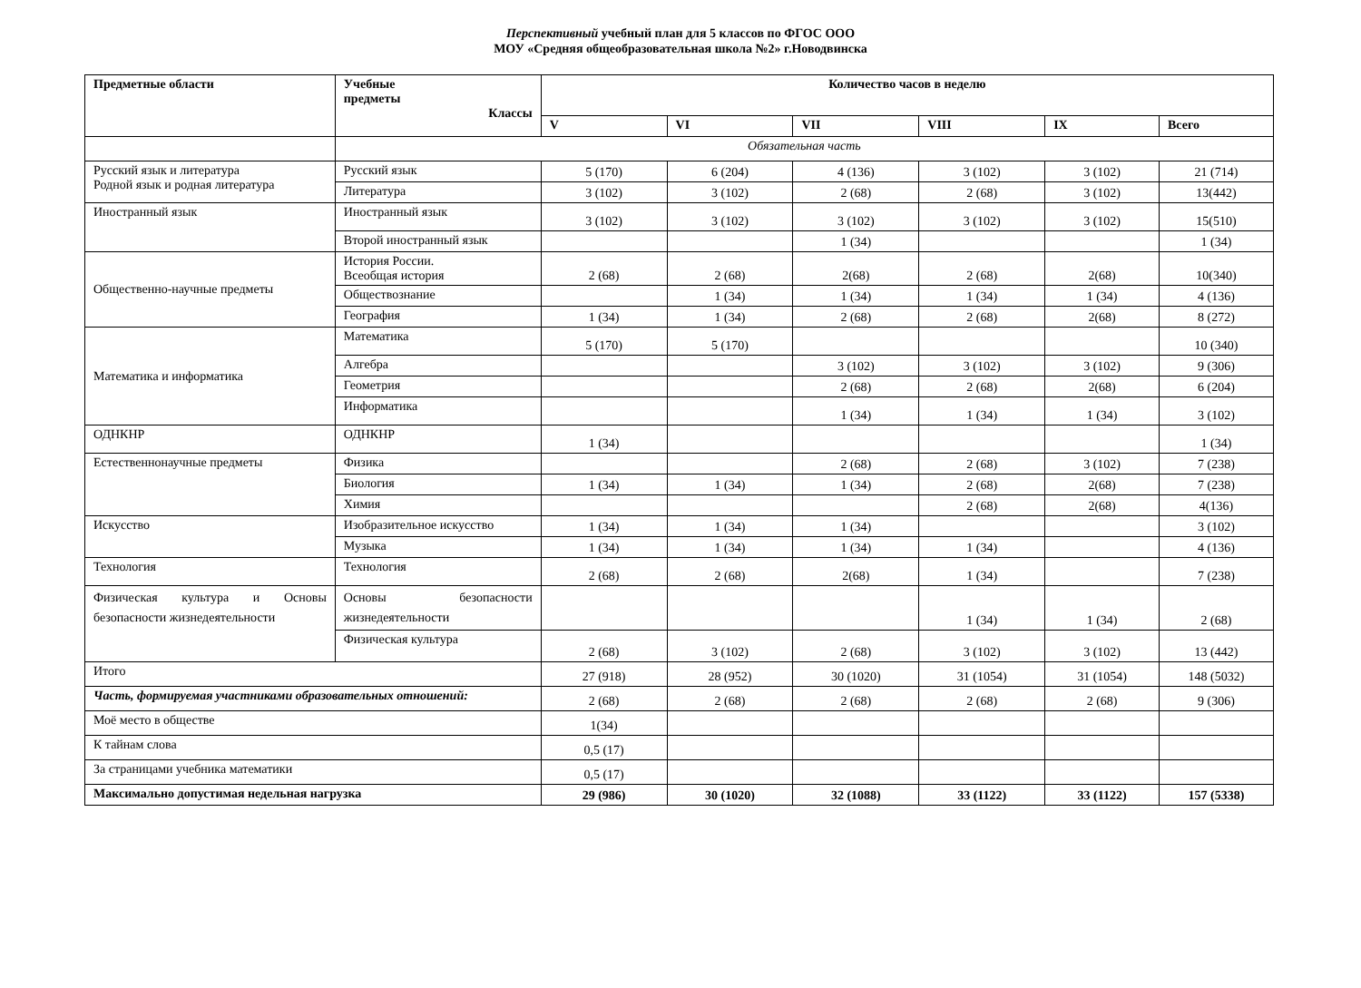Перспективный учебный план для 5 классов по ФГОС ООО
МОУ «Средняя общеобразовательная школа №2» г.Новодвинска
| Предметные области | Учебные предметы Классы | Количество часов в неделю | | | | | |
| --- | --- | --- | --- | --- | --- | --- | --- |
| | | V | VI | VII | VIII | IX | Всего |
| | Обязательная часть | | | | | | |
| Русский язык и литература Родной язык и родная литература | Русский язык | 5 (170) | 6 (204) | 4 (136) | 3 (102) | 3 (102) | 21 (714) |
| | Литература | 3 (102) | 3 (102) | 2 (68) | 2 (68) | 3 (102) | 13(442) |
| Иностранный язык | Иностранный язык | 3 (102) | 3 (102) | 3 (102) | 3 (102) | 3 (102) | 15(510) |
| | Второй иностранный язык | | | 1 (34) | | | 1 (34) |
| Общественно-научные предметы | История России. Всеобщая история | 2 (68) | 2 (68) | 2(68) | 2 (68) | 2(68) | 10(340) |
| | Обществознание | | 1 (34) | 1 (34) | 1 (34) | 1 (34) | 4 (136) |
| | География | 1 (34) | 1 (34) | 2 (68) | 2 (68) | 2(68) | 8 (272) |
| Математика и информатика | Математика | 5 (170) | 5 (170) | | | | 10 (340) |
| | Алгебра | | | 3 (102) | 3 (102) | 3 (102) | 9 (306) |
| | Геометрия | | | 2 (68) | 2 (68) | 2(68) | 6 (204) |
| | Информатика | | | 1 (34) | 1 (34) | 1 (34) | 3 (102) |
| ОДНКНР | ОДНКНР | 1 (34) | | | | | 1 (34) |
| Естественнонаучные предметы | Физика | | | 2 (68) | 2 (68) | 3 (102) | 7 (238) |
| | Биология | 1 (34) | 1 (34) | 1 (34) | 2 (68) | 2(68) | 7 (238) |
| | Химия | | | | 2 (68) | 2(68) | 4(136) |
| Искусство | Изобразительное искусство | 1 (34) | 1 (34) | 1 (34) | | | 3 (102) |
| | Музыка | 1 (34) | 1 (34) | 1 (34) | 1 (34) | | 4 (136) |
| Технология | Технология | 2 (68) | 2 (68) | 2(68) | 1 (34) | | 7 (238) |
| Физическая культура и Основы безопасности жизнедеятельности | Основы безопасности жизнедеятельности | | | | 1 (34) | 1 (34) | 2 (68) |
| | Физическая культура | 2 (68) | 3 (102) | 2 (68) | 3 (102) | 3 (102) | 13 (442) |
| Итого | | 27 (918) | 28 (952) | 30 (1020) | 31 (1054) | 31 (1054) | 148 (5032) |
| Часть, формируемая участниками образовательных отношений: | | 2 (68) | 2 (68) | 2 (68) | 2 (68) | 2 (68) | 9 (306) |
| Моё место в обществе | | 1(34) | | | | | |
| К тайнам слова | | 0,5 (17) | | | | | |
| За страницами учебника математики | | 0,5 (17) | | | | | |
| Максимально допустимая недельная нагрузка | | 29 (986) | 30 (1020) | 32 (1088) | 33 (1122) | 33 (1122) | 157 (5338) |